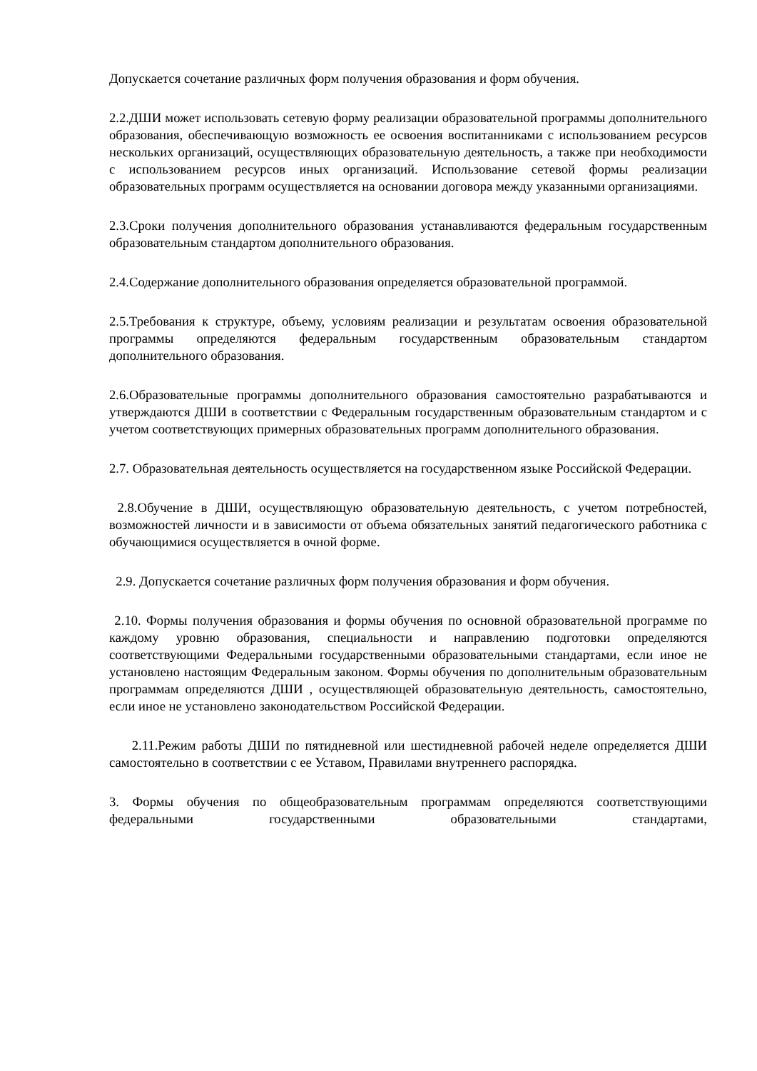Допускается сочетание различных форм получения образования и форм обучения.
2.2.ДШИ может использовать сетевую форму реализации образовательной программы дополнительного образования, обеспечивающую возможность ее освоения воспитанниками с использованием ресурсов нескольких организаций, осуществляющих образовательную деятельность, а также при необходимости с использованием ресурсов иных организаций. Использование сетевой формы реализации образовательных программ осуществляется на основании договора между указанными организациями.
2.3.Сроки получения дополнительного образования устанавливаются федеральным государственным образовательным стандартом дополнительного образования.
2.4.Содержание дополнительного образования определяется образовательной программой.
2.5.Требования к структуре, объему, условиям реализации и результатам освоения образовательной программы определяются федеральным государственным образовательным стандартом дополнительного образования.
2.6.Образовательные программы дополнительного образования самостоятельно разрабатываются и утверждаются ДШИ в соответствии с Федеральным государственным образовательным стандартом и с учетом соответствующих примерных образовательных программ дополнительного образования.
2.7. Образовательная деятельность осуществляется на государственном языке Российской Федерации.
2.8.Обучение в ДШИ, осуществляющую образовательную деятельность, с учетом потребностей, возможностей личности и в зависимости от объема обязательных занятий педагогического работника с обучающимися осуществляется в очной форме.
2.9. Допускается сочетание различных форм получения образования и форм обучения.
2.10. Формы получения образования и формы обучения по основной образовательной программе по каждому уровню образования, специальности и направлению подготовки определяются соответствующими Федеральными государственными образовательными стандартами, если иное не установлено настоящим Федеральным законом. Формы обучения по дополнительным образовательным программам определяются ДШИ , осуществляющей образовательную деятельность, самостоятельно, если иное не установлено законодательством Российской Федерации.
2.11.Режим работы ДШИ по пятидневной или шестидневной рабочей неделе определяется ДШИ самостоятельно в соответствии с ее Уставом, Правилами внутреннего распорядка.
3. Формы обучения по общеобразовательным программам определяются соответствующими федеральными государственными образовательными стандартами,